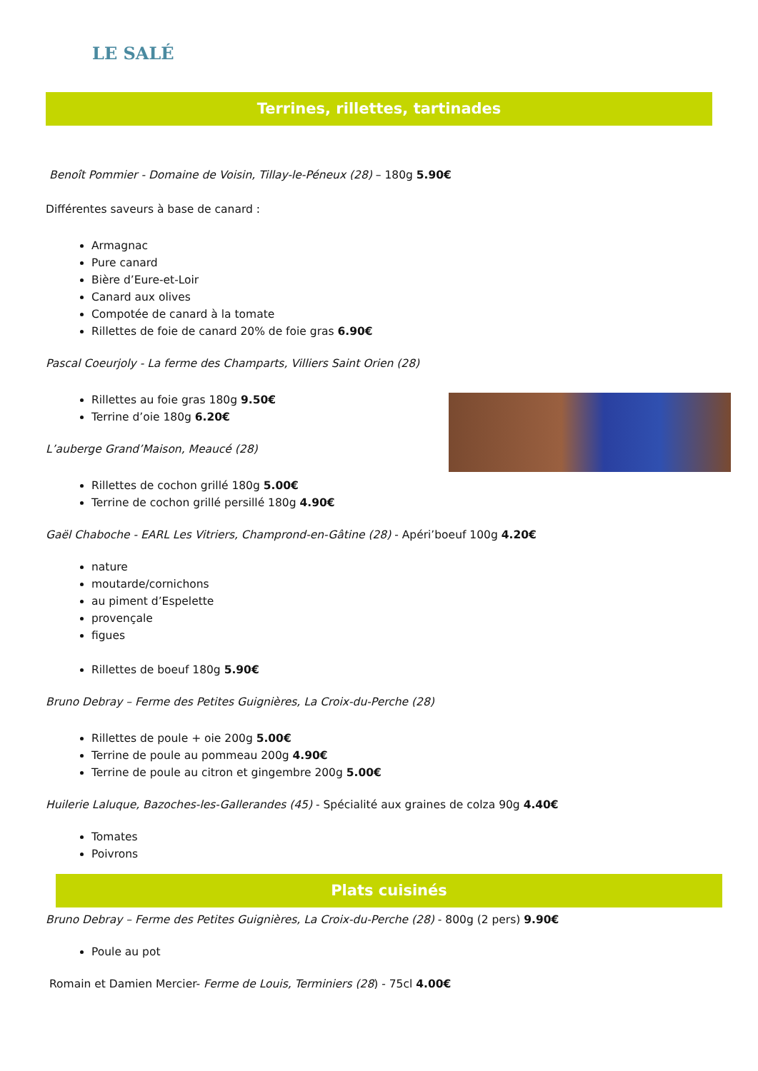LE SALÉ
Terrines, rillettes, tartinades
Benoît Pommier - Domaine de Voisin, Tillay-le-Péneux (28) – 180g 5.90€
Différentes saveurs à base de canard :
Armagnac
Pure canard
Bière d’Eure-et-Loir
Canard aux olives
Compotée de canard à la tomate
Rillettes de foie de canard 20% de foie gras 6.90€
Pascal Coeurjoly - La ferme des Champarts, Villiers Saint Orien (28)
Rillettes au foie gras 180g 9.50€
Terrine d’oie 180g 6.20€
L’auberge Grand’Maison, Meaucé (28)
Rillettes de cochon grillé 180g 5.00€
Terrine de cochon grillé persillé 180g 4.90€
Gaël Chaboche - EARL Les Vitriers, Champrond-en-Gâtine (28) - Apéri’boeuf 100g 4.20€
nature
moutarde/cornichons
au piment d’Espelette
provençale
figues
Rillettes de boeuf 180g 5.90€
Bruno Debray – Ferme des Petites Guignières, La Croix-du-Perche (28)
Rillettes de poule + oie 200g 5.00€
Terrine de poule au pommeau 200g 4.90€
Terrine de poule au citron et gingembre 200g 5.00€
Huilerie Laluque, Bazoches-les-Gallerandes (45) - Spécialité aux graines de colza 90g 4.40€
Tomates
Poivrons
Plats cuisinés
Bruno Debray – Ferme des Petites Guignières, La Croix-du-Perche (28) - 800g (2 pers) 9.90€
Poule au pot
Romain et Damien Mercier- Ferme de Louis, Terminiers (28) - 75cl 4.00€